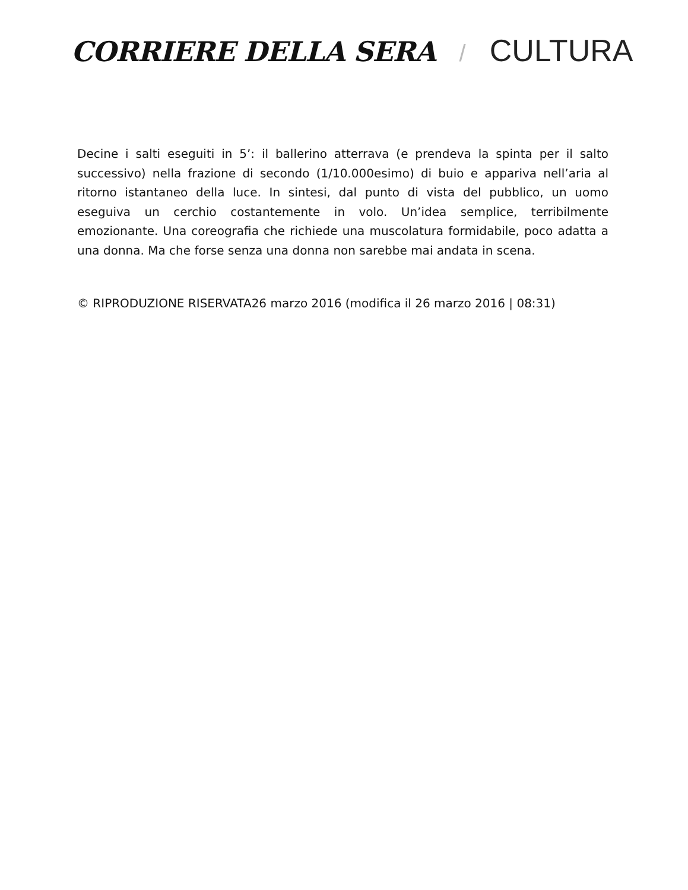CORRIERE DELLA SERA / CULTURA
Decine i salti eseguiti in 5’: il ballerino atterrava (e prendeva la spinta per il salto successivo) nella frazione di secondo (1/10.000esimo) di buio e appariva nell’aria al ritorno istantaneo della luce. In sintesi, dal punto di vista del pubblico, un uomo eseguiva un cerchio costantemente in volo. Un’idea semplice, terribilmente emozionante. Una coreografia che richiede una muscolatura formidabile, poco adatta a una donna. Ma che forse senza una donna non sarebbe mai andata in scena.
© RIPRODUZIONE RISERVATA26 marzo 2016 (modifica il 26 marzo 2016 | 08:31)